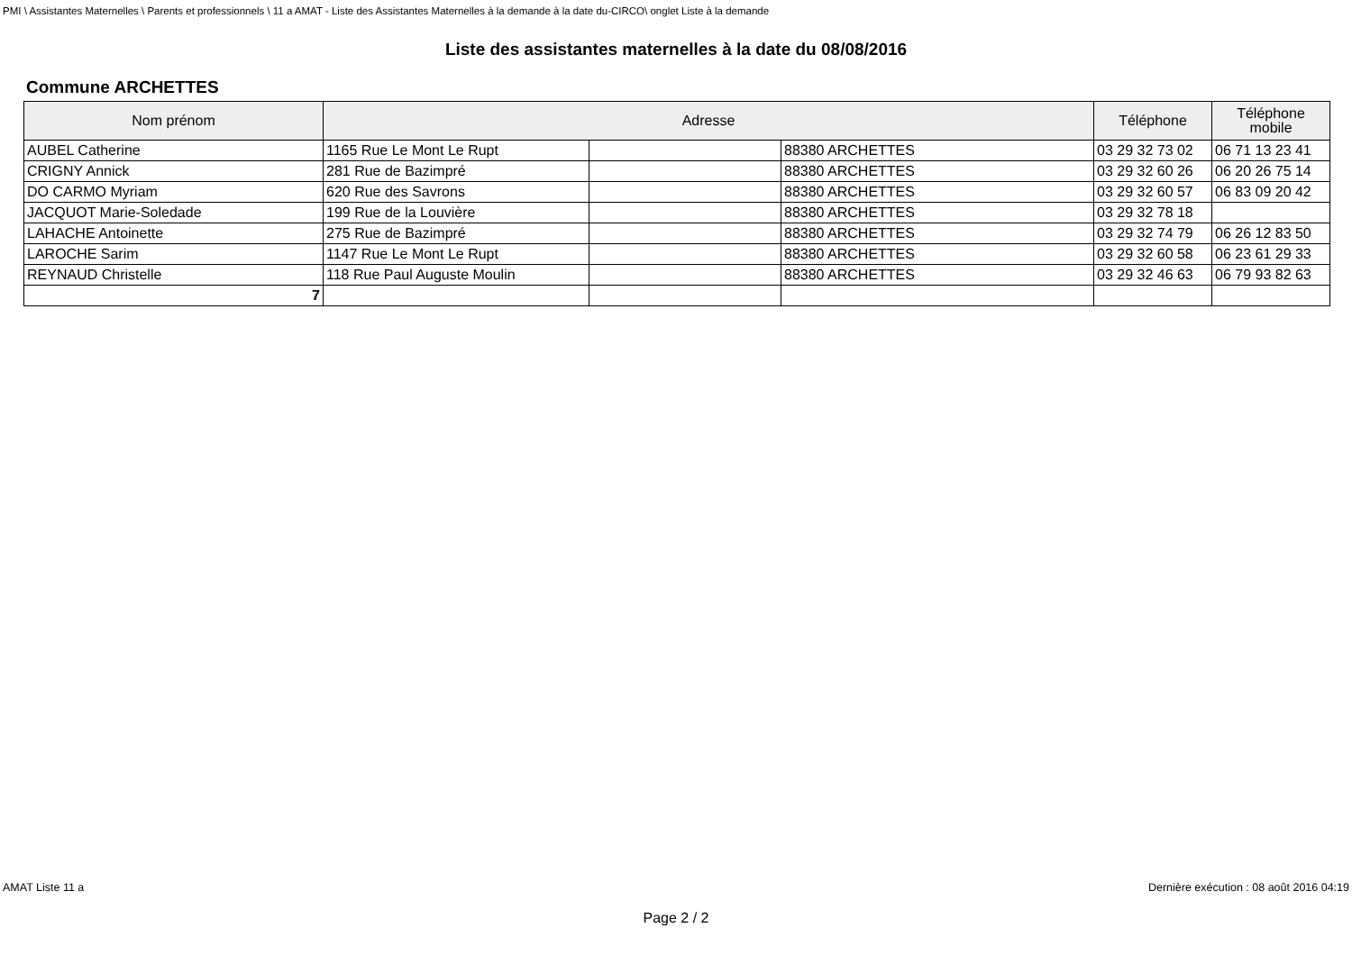PMI \ Assistantes Maternelles \ Parents et professionnels \ 11 a AMAT - Liste des Assistantes Maternelles à la demande à la date du-CIRCO\ onglet Liste à la demande
Liste des assistantes maternelles à la date du 08/08/2016
Commune ARCHETTES
| Nom prénom | Adresse | | | Téléphone | Téléphone mobile |
| --- | --- | --- | --- | --- | --- |
| AUBEL Catherine | 1165 Rue Le Mont Le Rupt | | 88380 ARCHETTES | 03 29 32 73 02 | 06 71 13 23 41 |
| CRIGNY Annick | 281 Rue de Bazimpré | | 88380 ARCHETTES | 03 29 32 60 26 | 06 20 26 75 14 |
| DO CARMO Myriam | 620 Rue des Savrons | | 88380 ARCHETTES | 03 29 32 60 57 | 06 83 09 20 42 |
| JACQUOT Marie-Soledade | 199 Rue de la Louvière | | 88380 ARCHETTES | 03 29 32 78 18 | |
| LAHACHE Antoinette | 275 Rue de Bazimpré | | 88380 ARCHETTES | 03 29 32 74 79 | 06 26 12 83 50 |
| LAROCHE Sarim | 1147 Rue Le Mont Le Rupt | | 88380 ARCHETTES | 03 29 32 60 58 | 06 23 61 29 33 |
| REYNAUD Christelle | 118 Rue Paul Auguste Moulin | | 88380 ARCHETTES | 03 29 32 46 63 | 06 79 93 82 63 |
| 7 | | | | | |
AMAT Liste 11 a Dernière exécution : 08 août 2016 04:19
Page 2 / 2